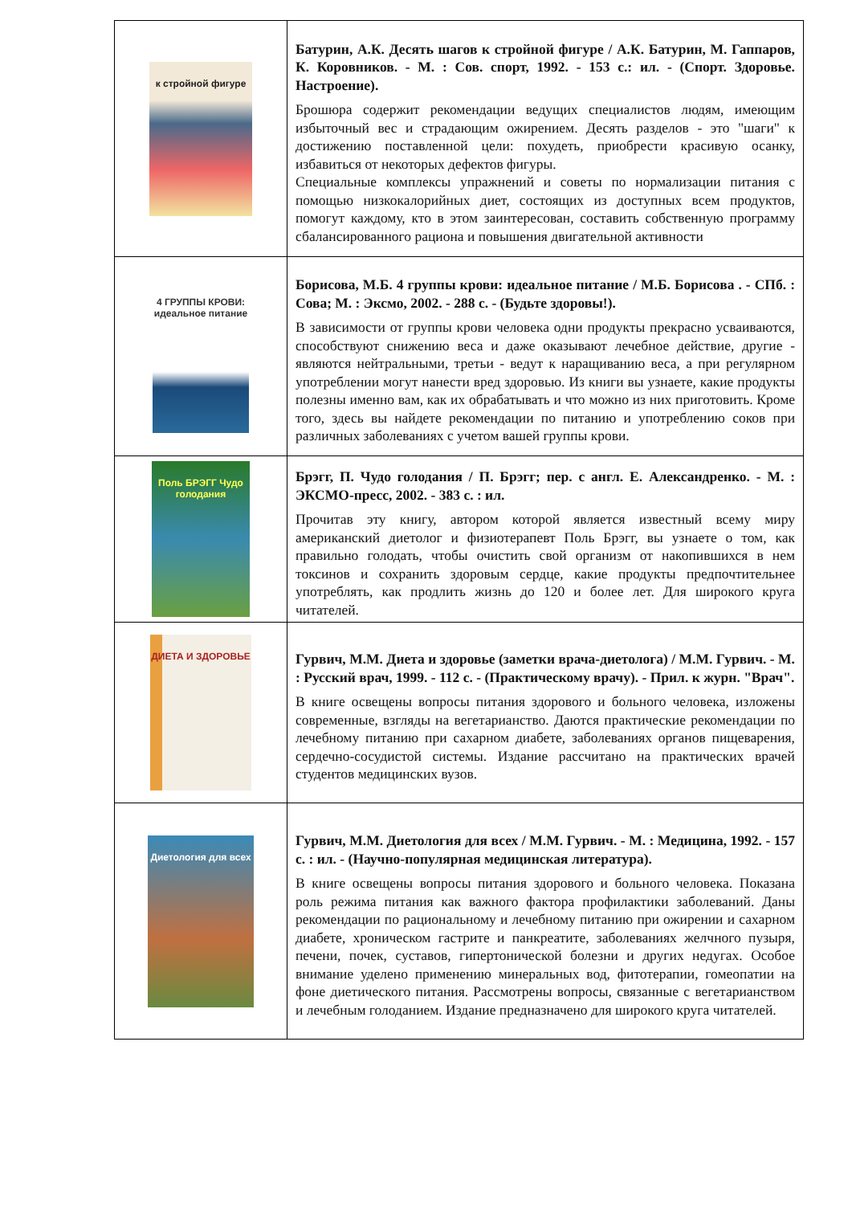| к стройной фигуре | Батурин, А.К. Десять шагов к стройной фигуре / А.К. Батурин, М. Гаппаров, К. Коровников. - М. : Сов. спорт, 1992. - 153 с.: ил. - (Спорт. Здоровье. Настроение). Брошюра содержит рекомендации ведущих специалистов людям, имеющим избыточный вес и страдающим ожирением. Десять разделов - это "шаги" к достижению поставленной цели: похудеть, приобрести красивую осанку, избавиться от некоторых дефектов фигуры. Специальные комплексы упражнений и советы по нормализации питания с помощью низкокалорийных диет, состоящих из доступных всем продуктов, помогут каждому, кто в этом заинтересован, составить собственную программу сбалансированного рациона и повышения двигательной активности |
| 4 ГРУППЫ КРОВИ: идеальное питание | Борисова, М.Б. 4 группы крови: идеальное питание / М.Б. Борисова . - СПб. : Сова; М. : Эксмо, 2002. - 288 с. - (Будьте здоровы!). В зависимости от группы крови человека одни продукты прекрасно усваиваются, способствуют снижению веса и даже оказывают лечебное действие, другие - являются нейтральными, третьи - ведут к наращиванию веса, а при регулярном употреблении могут нанести вред здоровью. Из книги вы узнаете, какие продукты полезны именно вам, как их обрабатывать и что можно из них приготовить. Кроме того, здесь вы найдете рекомендации по питанию и употреблению соков при различных заболеваниях с учетом вашей группы крови. |
| Поль БРЭГГ Чудо голодания | Брэгг, П. Чудо голодания / П. Брэгг; пер. с англ. Е. Александренко. - М. : ЭКСМО-пресс, 2002. - 383 с. : ил. Прочитав эту книгу, автором которой является известный всему миру американский диетолог и физиотерапевт Поль Брэгг, вы узнаете о том, как правильно голодать, чтобы очистить свой организм от накопившихся в нем токсинов и сохранить здоровым сердце, какие продукты предпочтительнее употреблять, как продлить жизнь до 120 и более лет. Для широкого круга читателей. |
| ДИЕТА И ЗДОРОВЬЕ | Гурвич, М.М. Диета и здоровье (заметки врача-диетолога) / М.М. Гурвич. - М. : Русский врач, 1999. - 112 с. - (Практическому врачу). - Прил. к журн. "Врач". В книге освещены вопросы питания здорового и больного человека, изложены современные, взгляды на вегетарианство. Даются практические рекомендации по лечебному питанию при сахарном диабете, заболеваниях органов пищеварения, сердечно-сосудистой системы. Издание рассчитано на практических врачей студентов медицинских вузов. |
| Диетология для всех | Гурвич, М.М. Диетология для всех / М.М. Гурвич. - М. : Медицина, 1992. - 157 с. : ил. - (Научно-популярная медицинская литература). В книге освещены вопросы питания здорового и больного человека. Показана роль режима питания как важного фактора профилактики заболеваний. Даны рекомендации по рациональному и лечебному питанию при ожирении и сахарном диабете, хроническом гастрите и панкреатите, заболеваниях желчного пузыря, печени, почек, суставов, гипертонической болезни и других недугах. Особое внимание уделено применению минеральных вод, фитотерапии, гомеопатии на фоне диетического питания. Рассмотрены вопросы, связанные с вегетарианством и лечебным голоданием. Издание предназначено для широкого круга читателей. |